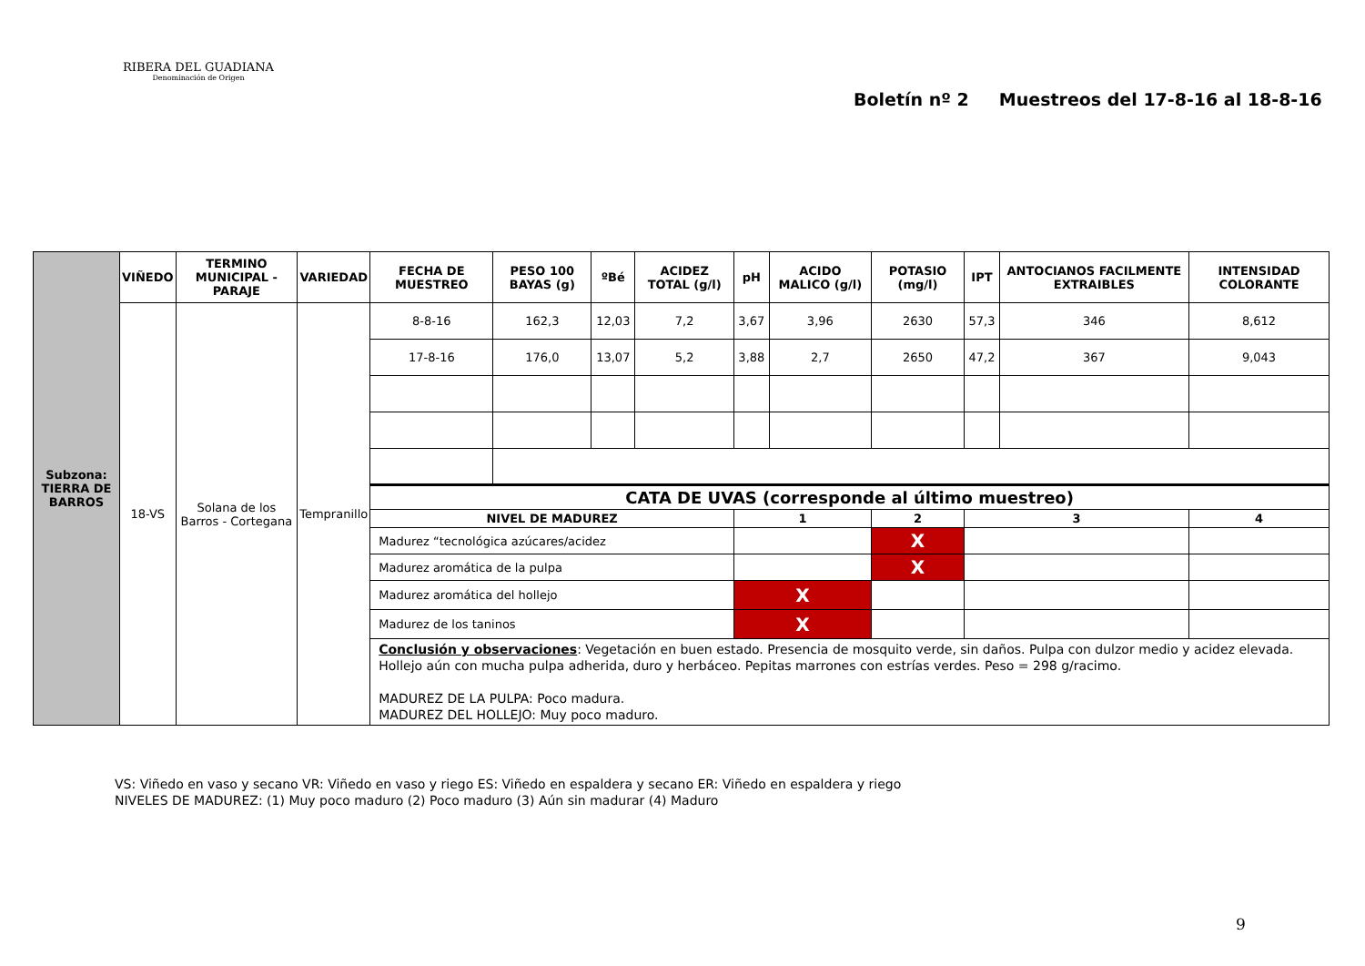RIBERA DEL GUADIANA
Denominación de Origen
Boletín nº 2 Muestreos del 17-8-16 al 18-8-16
| Subzona: TIERRA DE BARROS | VIÑEDO | TERMINO MUNICIPAL - PARAJE | VARIEDAD | FECHA DE MUESTREO | PESO 100 BAYAS (g) | ºBé | ACIDEZ TOTAL (g/l) | pH | ACIDO MALICO (g/l) | POTASIO (mg/l) | IPT | ANTOCIANOS FACILMENTE EXTRAIBLES | INTENSIDAD COLORANTE |
| | 18-VS | Solana de los Barros - Cortegana | Tempranillo | 8-8-16 | 162,3 | 12,03 | 7,2 | 3,67 | 3,96 | 2630 | 57,3 | 346 | 8,612 |
| | | | | 17-8-16 | 176,0 | 13,07 | 5,2 | 3,88 | 2,7 | 2650 | 47,2 | 367 | 9,043 |
| | | | | CATA DE UVAS (corresponde al último muestreo) | | | | | | | | | |
| | | | | NIVEL DE MADUREZ | | | | 1 | | 2 | 3 | | 4 |
| | | | | Madurez “tecnológica azúcares/acidez | | | | | | X | | | |
| | | | | Madurez aromática de la pulpa | | | | | | X | | | |
| | | | | Madurez aromática del hollejo | | | | X | | | | | |
| | | | | Madurez de los taninos | | | | X | | | | | |
| | | | | Conclusión y observaciones : Vegetación en buen estado. Presencia de mosquito verde, sin daños. Pulpa con dulzor medio y acidez elevada. Hollejo aún con mucha pulpa adherida, duro y herbáceo. Pepitas marrones con estrías verdes. Peso = 298 g/racimo. MADUREZ DE LA PULPA: Poco madura. MADUREZ DEL HOLLEJO: Muy poco maduro. | | | | | | | | | |
VS: Viñedo en vaso y secano VR: Viñedo en vaso y riego ES: Viñedo en espaldera y secano ER: Viñedo en espaldera y riego
NIVELES DE MADUREZ: (1) Muy poco maduro (2) Poco maduro (3) Aún sin madurar (4) Maduro
9